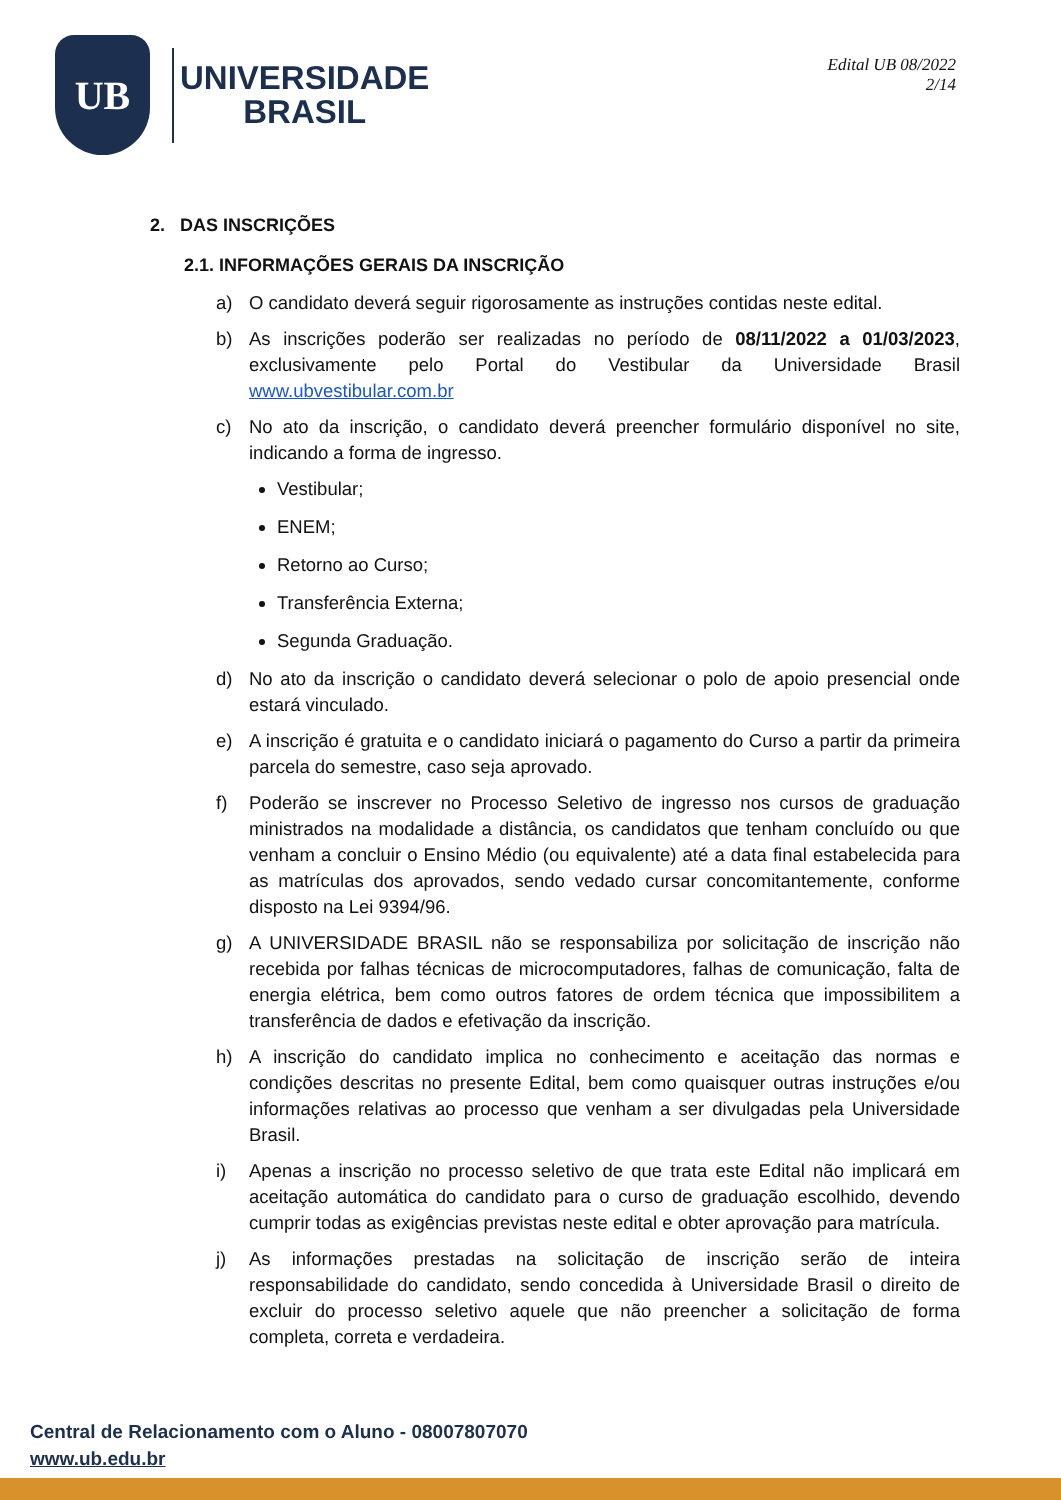UB
UNIVERSIDADE
BRASIL
Edital UB 08/2022
2/14
2. DAS INSCRIÇÕES
2.1. INFORMAÇÕES GERAIS DA INSCRIÇÃO
a) O candidato deverá seguir rigorosamente as instruções contidas neste edital.
b) As inscrições poderão ser realizadas no período de 08/11/2022 a 01/03/2023, exclusivamente pelo Portal do Vestibular da Universidade Brasil www.ubvestibular.com.br
c) No ato da inscrição, o candidato deverá preencher formulário disponível no site, indicando a forma de ingresso.
Vestibular;
ENEM;
Retorno ao Curso;
Transferência Externa;
Segunda Graduação.
d) No ato da inscrição o candidato deverá selecionar o polo de apoio presencial onde estará vinculado.
e) A inscrição é gratuita e o candidato iniciará o pagamento do Curso a partir da primeira parcela do semestre, caso seja aprovado.
f) Poderão se inscrever no Processo Seletivo de ingresso nos cursos de graduação ministrados na modalidade a distância, os candidatos que tenham concluído ou que venham a concluir o Ensino Médio (ou equivalente) até a data final estabelecida para as matrículas dos aprovados, sendo vedado cursar concomitantemente, conforme disposto na Lei 9394/96.
g) A UNIVERSIDADE BRASIL não se responsabiliza por solicitação de inscrição não recebida por falhas técnicas de microcomputadores, falhas de comunicação, falta de energia elétrica, bem como outros fatores de ordem técnica que impossibilitem a transferência de dados e efetivação da inscrição.
h) A inscrição do candidato implica no conhecimento e aceitação das normas e condições descritas no presente Edital, bem como quaisquer outras instruções e/ou informações relativas ao processo que venham a ser divulgadas pela Universidade Brasil.
i) Apenas a inscrição no processo seletivo de que trata este Edital não implicará em aceitação automática do candidato para o curso de graduação escolhido, devendo cumprir todas as exigências previstas neste edital e obter aprovação para matrícula.
j) As informações prestadas na solicitação de inscrição serão de inteira responsabilidade do candidato, sendo concedida à Universidade Brasil o direito de excluir do processo seletivo aquele que não preencher a solicitação de forma completa, correta e verdadeira.
Central de Relacionamento com o Aluno - 08007807070
www.ub.edu.br